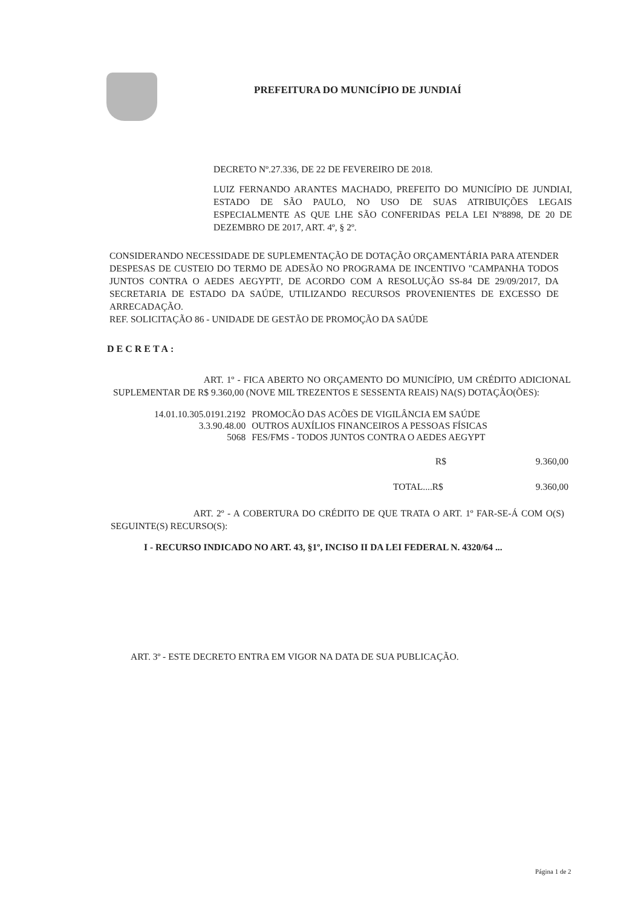PREFEITURA DO MUNICÍPIO DE JUNDIAÍ
DECRETO Nº.27.336, DE 22 DE FEVEREIRO DE 2018.
LUIZ FERNANDO ARANTES MACHADO, PREFEITO DO MUNICÍPIO DE JUNDIAI, ESTADO DE SÃO PAULO, NO USO DE SUAS ATRIBUIÇÕES LEGAIS ESPECIALMENTE AS QUE LHE SÃO CONFERIDAS PELA LEI Nº8898, DE 20 DE DEZEMBRO DE 2017, ART. 4º, § 2º.
CONSIDERANDO NECESSIDADE DE SUPLEMENTAÇÃO DE DOTAÇÃO ORÇAMENTÁRIA PARA ATENDER DESPESAS DE CUSTEIO DO TERMO DE ADESÃO NO PROGRAMA DE INCENTIVO "CAMPANHA TODOS JUNTOS CONTRA O AEDES AEGYPTI', DE ACORDO COM A RESOLUÇÃO SS-84 DE 29/09/2017, DA SECRETARIA DE ESTADO DA SAÚDE, UTILIZANDO RECURSOS PROVENIENTES DE EXCESSO DE ARRECADAÇÃO.
REF. SOLICITAÇÃO 86 - UNIDADE DE GESTÃO DE PROMOÇÃO DA SAÚDE
DECRETA:
ART. 1º - FICA ABERTO NO ORÇAMENTO DO MUNICÍPIO, UM CRÉDITO ADICIONAL SUPLEMENTAR DE R$ 9.360,00 (NOVE MIL TREZENTOS E SESSENTA REAIS) NA(S) DOTAÇÃO(ÕES):
| 14.01.10.305.0191.2192 | PROMOCÃO DAS ACÕES DE VIGILÂNCIA EM SAÚDE |
| 3.3.90.48.00 | OUTROS AUXÍLIOS FINANCEIROS A PESSOAS FÍSICAS |
| 5068 | FES/FMS - TODOS JUNTOS CONTRA O AEDES AEGYPT |
R$ 9.360,00
TOTAL....R$ 9.360,00
ART. 2º - A COBERTURA DO CRÉDITO DE QUE TRATA O ART. 1º FAR-SE-Á COM O(S) SEGUINTE(S) RECURSO(S):
I - RECURSO INDICADO NO ART. 43, §1º, INCISO II DA LEI FEDERAL N. 4320/64 ...
ART. 3º - ESTE DECRETO ENTRA EM VIGOR NA DATA DE SUA PUBLICAÇÃO.
Página 1 de 2